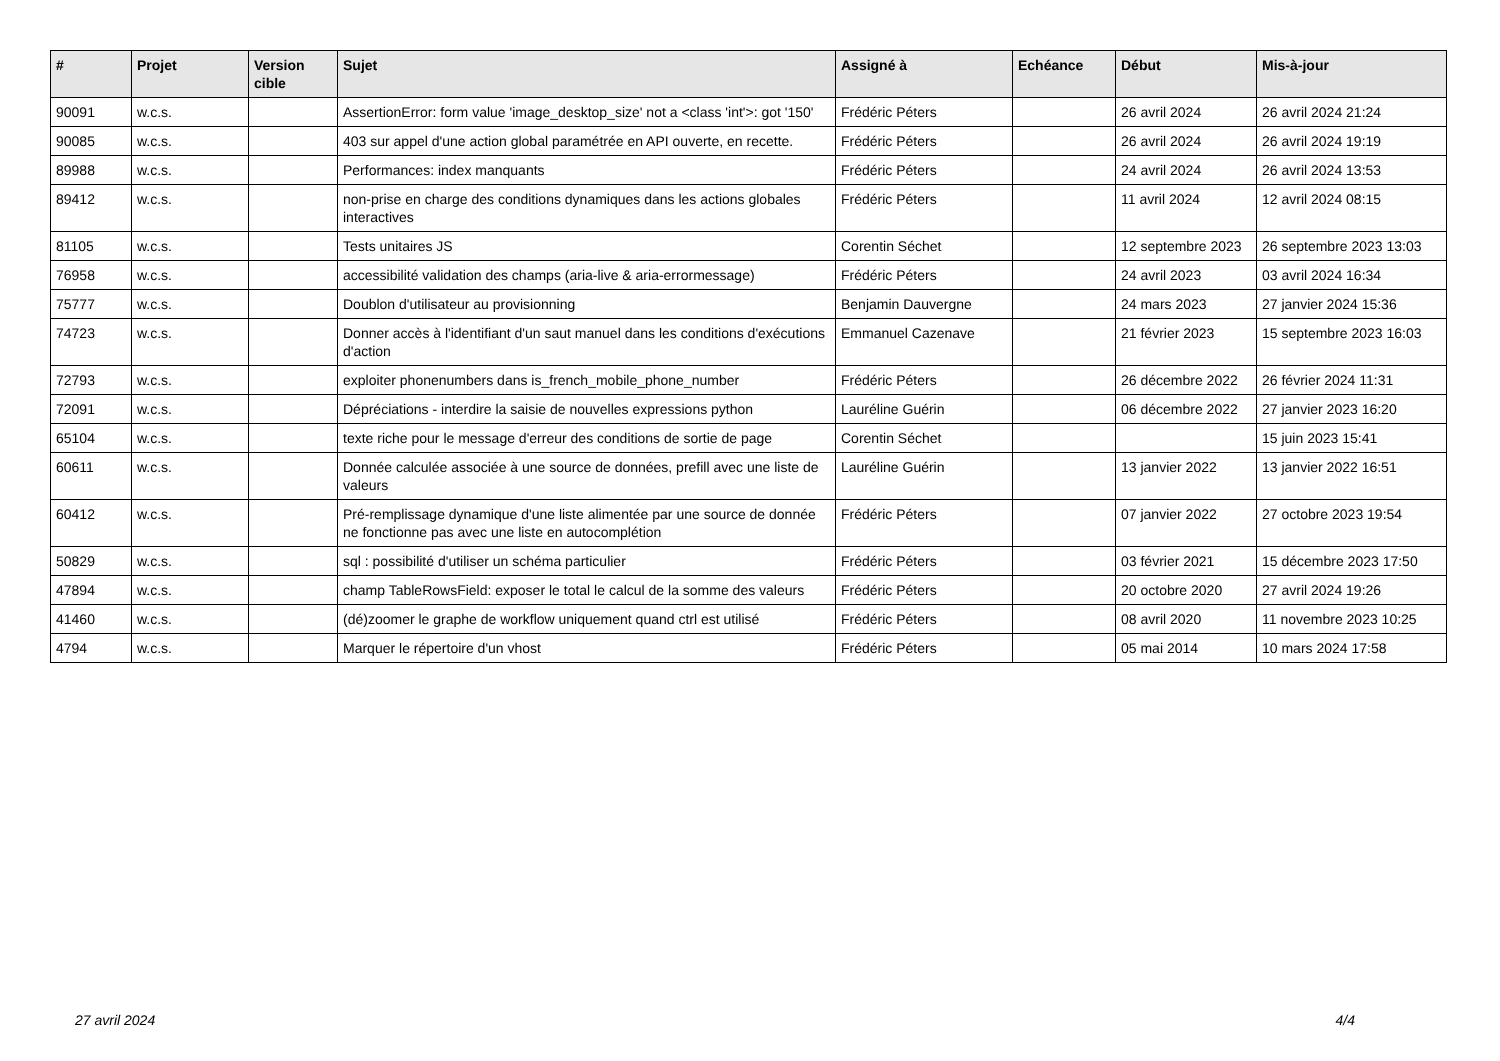| # | Projet | Version cible | Sujet | Assigné à | Echéance | Début | Mis-à-jour |
| --- | --- | --- | --- | --- | --- | --- | --- |
| 90091 | w.c.s. | | AssertionError: form value 'image_desktop_size' not a <class 'int'>: got '150' | Frédéric Péters | | 26 avril 2024 | 26 avril 2024 21:24 |
| 90085 | w.c.s. | | 403 sur appel d'une action global paramétrée en API ouverte, en recette. | Frédéric Péters | | 26 avril 2024 | 26 avril 2024 19:19 |
| 89988 | w.c.s. | | Performances: index manquants | Frédéric Péters | | 24 avril 2024 | 26 avril 2024 13:53 |
| 89412 | w.c.s. | | non-prise en charge des conditions dynamiques dans les actions globales interactives | Frédéric Péters | | 11 avril 2024 | 12 avril 2024 08:15 |
| 81105 | w.c.s. | | Tests unitaires JS | Corentin Séchet | | 12 septembre 2023 | 26 septembre 2023 13:03 |
| 76958 | w.c.s. | | accessibilité validation des champs (aria-live & aria-errormessage) | Frédéric Péters | | 24 avril 2023 | 03 avril 2024 16:34 |
| 75777 | w.c.s. | | Doublon d'utilisateur au provisionning | Benjamin Dauvergne | | 24 mars 2023 | 27 janvier 2024 15:36 |
| 74723 | w.c.s. | | Donner accès à l'identifiant d'un saut manuel dans les conditions d'exécutions d'action | Emmanuel Cazenave | | 21 février 2023 | 15 septembre 2023 16:03 |
| 72793 | w.c.s. | | exploiter phonenumbers dans is_french_mobile_phone_number | Frédéric Péters | | 26 décembre 2022 | 26 février 2024 11:31 |
| 72091 | w.c.s. | | Dépréciations - interdire la saisie de nouvelles expressions python | Lauréline Guérin | | 06 décembre 2022 | 27 janvier 2023 16:20 |
| 65104 | w.c.s. | | texte riche pour le message d'erreur des conditions de sortie de page | Corentin Séchet | | | 15 juin 2023 15:41 |
| 60611 | w.c.s. | | Donnée calculée associée à une source de données, prefill avec une liste de valeurs | Lauréline Guérin | | 13 janvier 2022 | 13 janvier 2022 16:51 |
| 60412 | w.c.s. | | Pré-remplissage dynamique d'une liste alimentée par une source de donnée ne fonctionne pas avec une liste en autocomplétion | Frédéric Péters | | 07 janvier 2022 | 27 octobre 2023 19:54 |
| 50829 | w.c.s. | | sql : possibilité d'utiliser un schéma particulier | Frédéric Péters | | 03 février 2021 | 15 décembre 2023 17:50 |
| 47894 | w.c.s. | | champ TableRowsField: exposer le total le calcul de la somme des valeurs | Frédéric Péters | | 20 octobre 2020 | 27 avril 2024 19:26 |
| 41460 | w.c.s. | | (dé)zoomer le graphe de workflow uniquement quand ctrl est utilisé | Frédéric Péters | | 08 avril 2020 | 11 novembre 2023 10:25 |
| 4794 | w.c.s. | | Marquer le répertoire d'un vhost | Frédéric Péters | | 05 mai 2014 | 10 mars 2024 17:58 |
27 avril 2024 4/4